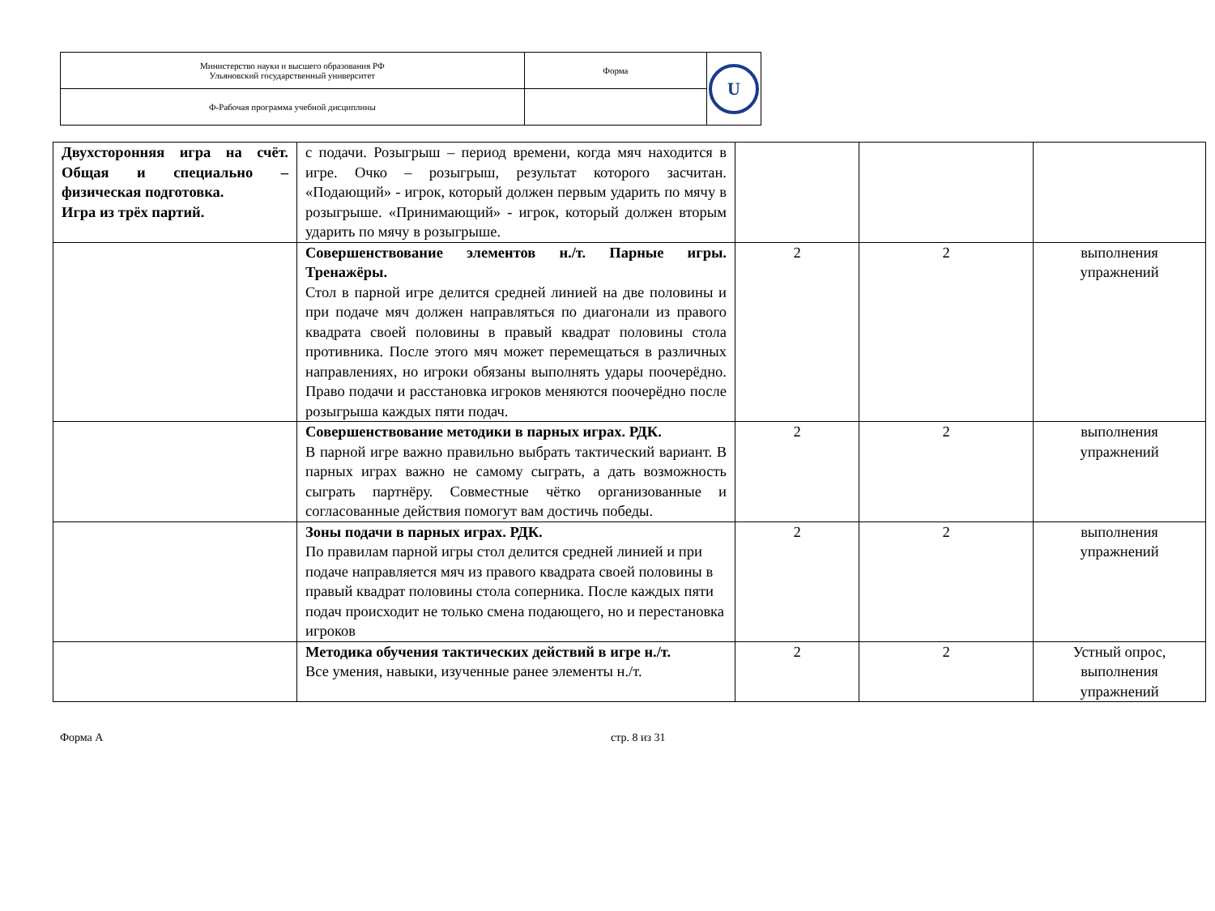| Министерство науки и высшего образования РФ Ульяновский государственный университет | Форма | U |
| Ф-Рабочая программа учебной дисциплины | | |
| Двухсторонняя игра на счёт. Общая и специально – физическая подготовка. Игра из трёх партий. | с подачи. Розыгрыш – период времени, когда мяч находится в игре. Очко – розыгрыш, результат которого засчитан. «Подающий» - игрок, который должен первым ударить по мячу в розыгрыше. «Принимающий» - игрок, который должен вторым ударить по мячу в розыгрыше. | | | |
| | Совершенствование элементов н./т. Парные игры. Тренажёры. Стол в парной игре делится средней линией на две половины и при подаче мяч должен направляться по диагонали из правого квадрата своей половины в правый квадрат половины стола противника. После этого мяч может перемещаться в различных направлениях, но игроки обязаны выполнять удары поочерёдно. Право подачи и расстановка игроков меняются поочерёдно после розыгрыша каждых пяти подач. | 2 | 2 | выполнения упражнений |
| | Совершенствование методики в парных играх. РДК. В парной игре важно правильно выбрать тактический вариант. В парных играх важно не самому сыграть, а дать возможность сыграть партнёру. Совместные чётко организованные и согласованные действия помогут вам достичь победы. | 2 | 2 | выполнения упражнений |
| | Зоны подачи в парных играх. РДК. По правилам парной игры стол делится средней линией и при подаче направляется мяч из правого квадрата своей половины в правый квадрат половины стола соперника. После каждых пяти подач происходит не только смена подающего, но и перестановка игроков | 2 | 2 | выполнения упражнений |
| | Методика обучения тактических действий в игре н./т. Все умения, навыки, изученные ранее элементы н./т. | 2 | 2 | Устный опрос, выполнения упражнений |
Форма А стр. 8 из 31